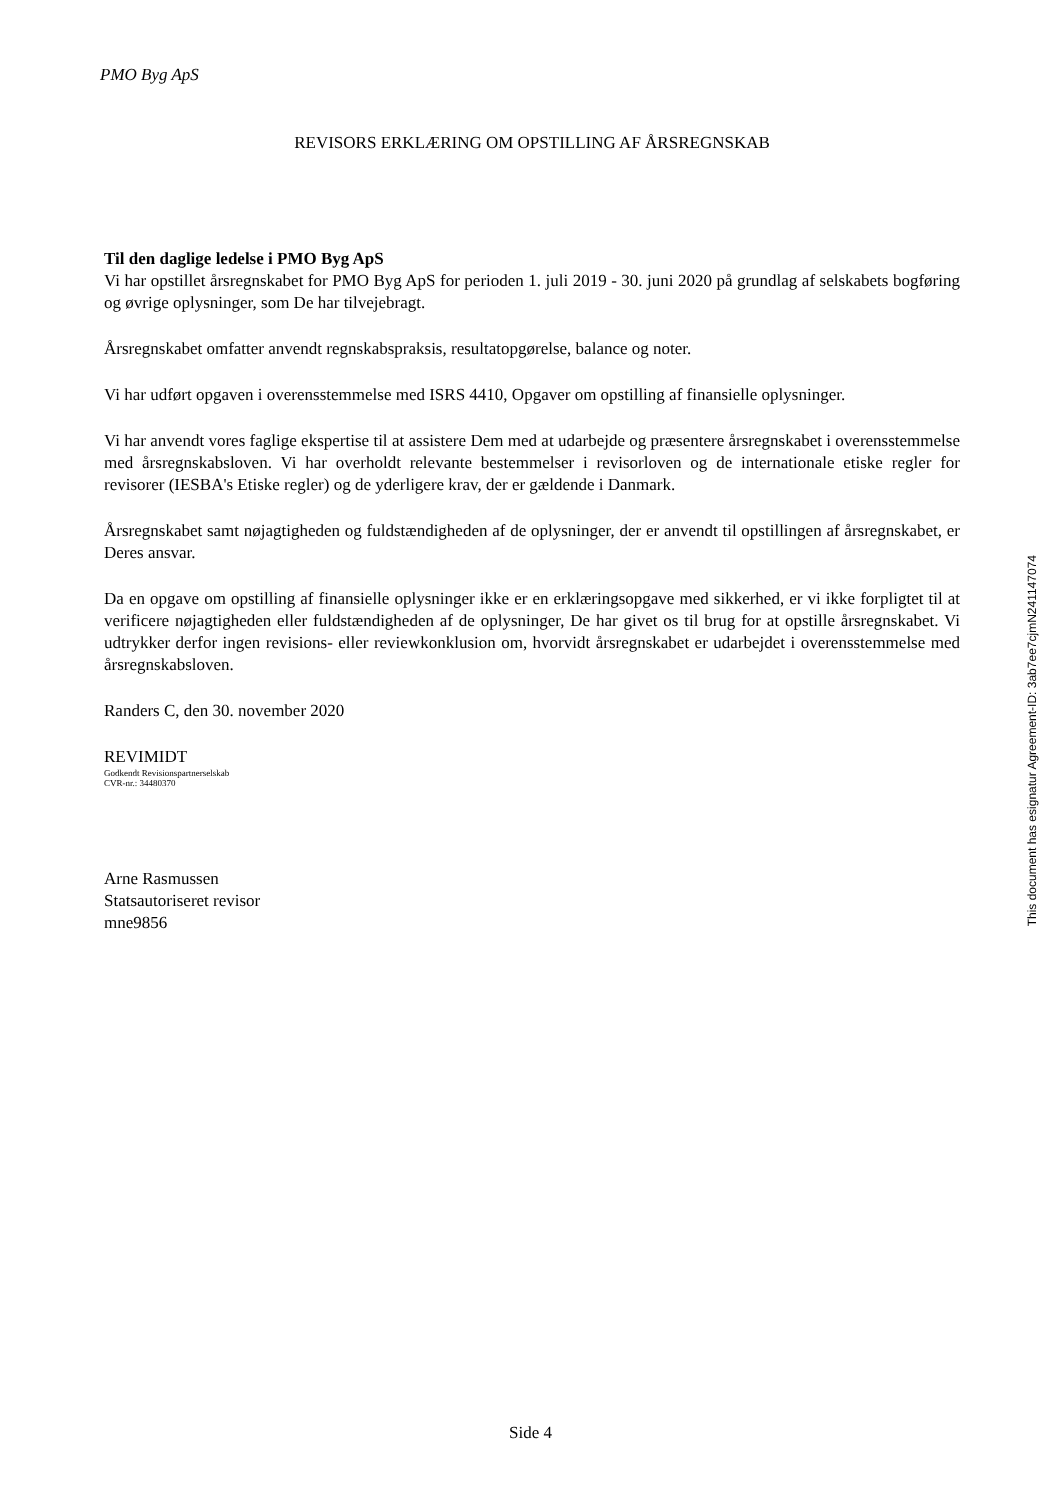PMO Byg ApS
REVISORS ERKLÆRING OM OPSTILLING AF ÅRSREGNSKAB
Til den daglige ledelse i PMO Byg ApS
Vi har opstillet årsregnskabet for PMO Byg ApS for perioden 1. juli 2019 - 30. juni 2020 på grundlag af selskabets bogføring og øvrige oplysninger, som De har tilvejebragt.
Årsregnskabet omfatter anvendt regnskabspraksis, resultatopgørelse, balance og noter.
Vi har udført opgaven i overensstemmelse med ISRS 4410, Opgaver om opstilling af finansielle oplysninger.
Vi har anvendt vores faglige ekspertise til at assistere Dem med at udarbejde og præsentere årsregnskabet i overensstemmelse med årsregnskabsloven. Vi har overholdt relevante bestemmelser i revisorloven og de internationale etiske regler for revisorer (IESBA's Etiske regler) og de yderligere krav, der er gældende i Danmark.
Årsregnskabet samt nøjagtigheden og fuldstændigheden af de oplysninger, der er anvendt til opstillingen af årsregnskabet, er Deres ansvar.
Da en opgave om opstilling af finansielle oplysninger ikke er en erklæringsopgave med sikkerhed, er vi ikke forpligtet til at verificere nøjagtigheden eller fuldstændigheden af de oplysninger, De har givet os til brug for at opstille årsregnskabet. Vi udtrykker derfor ingen revisions- eller reviewkonklusion om, hvorvidt årsregnskabet er udarbejdet i overensstemmelse med årsregnskabsloven.
Randers C, den 30. november 2020
REVIMIDT
Godkendt Revisionspartnerselskab
CVR-nr.: 34480370
Arne Rasmussen
Statsautoriseret revisor
mne9856
This document has esignatur Agreement-ID: 3ab7ee7cjmN241147074
Side 4